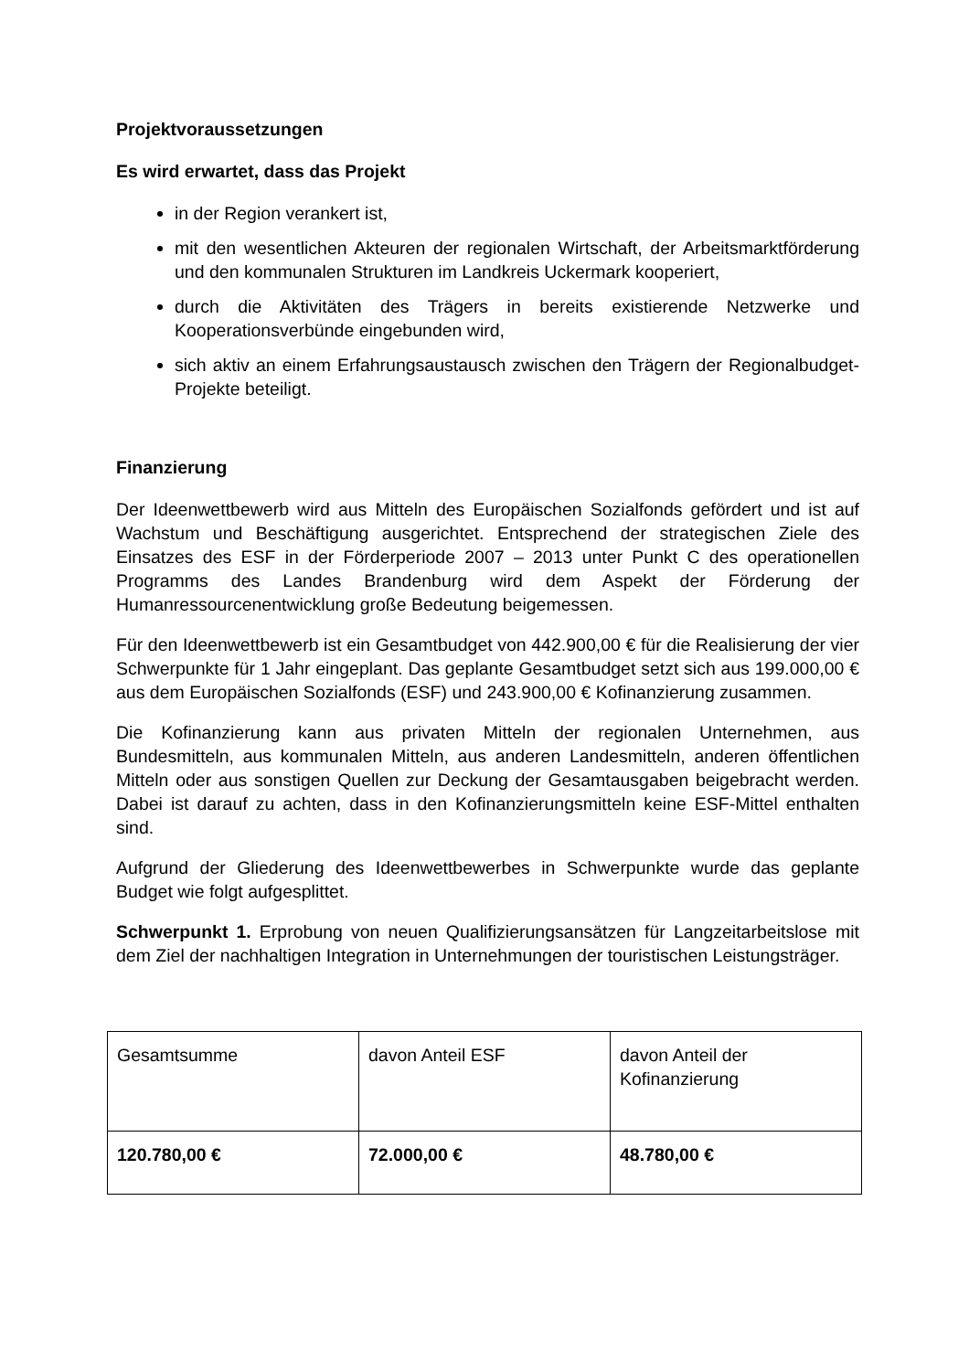Projektvoraussetzungen
Es wird erwartet, dass das Projekt
in der Region verankert ist,
mit den wesentlichen Akteuren der regionalen Wirtschaft, der Arbeitsmarktförderung und den kommunalen Strukturen im Landkreis Uckermark kooperiert,
durch die Aktivitäten des Trägers in bereits existierende Netzwerke und Kooperationsverbünde eingebunden wird,
sich aktiv an einem Erfahrungsaustausch zwischen den Trägern der Regionalbudget-Projekte beteiligt.
Finanzierung
Der Ideenwettbewerb wird aus Mitteln des Europäischen Sozialfonds gefördert und ist auf Wachstum und Beschäftigung ausgerichtet. Entsprechend der strategischen Ziele des Einsatzes des ESF in der Förderperiode 2007 – 2013 unter Punkt C des operationellen Programms des Landes Brandenburg wird dem Aspekt der Förderung der Humanressourcenentwicklung große Bedeutung beigemessen.
Für den Ideenwettbewerb ist ein Gesamtbudget von 442.900,00 € für die Realisierung der vier Schwerpunkte für 1 Jahr eingeplant. Das geplante Gesamtbudget setzt sich aus 199.000,00 € aus dem Europäischen Sozialfonds (ESF) und 243.900,00 € Kofinanzierung zusammen.
Die Kofinanzierung kann aus privaten Mitteln der regionalen Unternehmen, aus Bundesmitteln, aus kommunalen Mitteln, aus anderen Landesmitteln, anderen öffentlichen Mitteln oder aus sonstigen Quellen zur Deckung der Gesamtausgaben beigebracht werden. Dabei ist darauf zu achten, dass in den Kofinanzierungsmitteln keine ESF-Mittel enthalten sind.
Aufgrund der Gliederung des Ideenwettbewerbes in Schwerpunkte wurde das geplante Budget wie folgt aufgesplittet.
Schwerpunkt 1. Erprobung von neuen Qualifizierungsansätzen für Langzeitarbeitslose mit dem Ziel der nachhaltigen Integration in Unternehmungen der touristischen Leistungsträger.
| Gesamtsumme | davon Anteil ESF | davon Anteil der Kofinanzierung |
| 120.780,00 € | 72.000,00 € | 48.780,00 € |